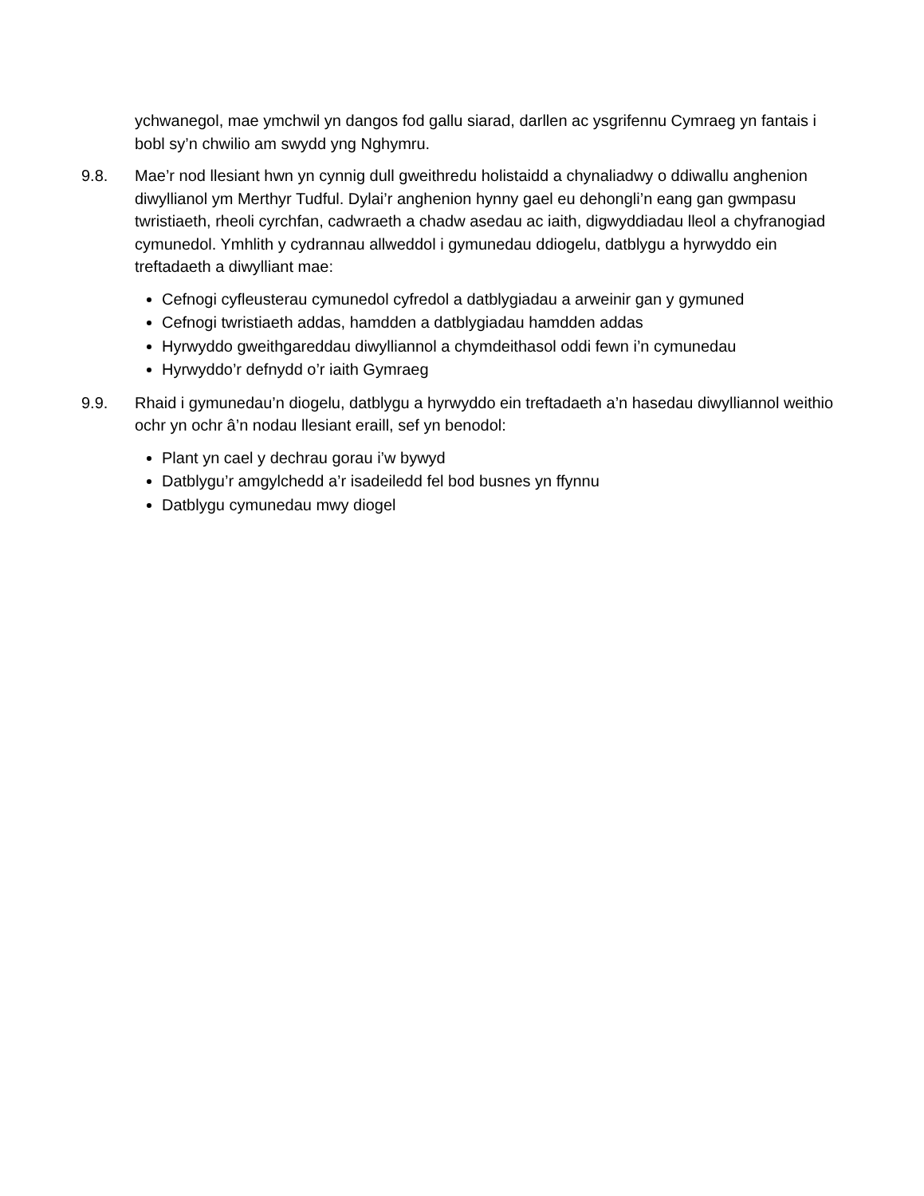ychwanegol, mae ymchwil yn dangos fod gallu siarad, darllen ac ysgrifennu Cymraeg yn fantais i bobl sy’n chwilio am swydd yng Nghymru.
9.8. Mae’r nod llesiant hwn yn cynnig dull gweithredu holistaidd a chynaliadwy o ddiwallu anghenion diwyllianol ym Merthyr Tudful. Dylai’r anghenion hynny gael eu dehongli’n eang gan gwmpasu twristiaeth, rheoli cyrchfan, cadwraeth a chadw asedau ac iaith, digwyddiadau lleol a chyfranogiad cymunedol. Ymhlith y cydrannau allweddol i gymunedau ddiogelu, datblygu a hyrwyddo ein treftadaeth a diwylliant mae:
Cefnogi cyfleusterau cymunedol cyfredol a datblygiadau a arweinir gan y gymuned
Cefnogi twristiaeth addas, hamdden a datblygiadau hamdden addas
Hyrwyddo gweithgareddau diwylliannol a chymdeithasol oddi fewn i’n cymunedau
Hyrwyddo’r defnydd o’r iaith Gymraeg
9.9. Rhaid i gymunedau’n diogelu, datblygu a hyrwyddo ein treftadaeth a’n hasedau diwylliannol weithio ochr yn ochr â’n nodau llesiant eraill, sef yn benodol:
Plant yn cael y dechrau gorau i’w bywyd
Datblygu’r amgylchedd a’r isadeiledd fel bod busnes yn ffynnu
Datblygu cymunedau mwy diogel